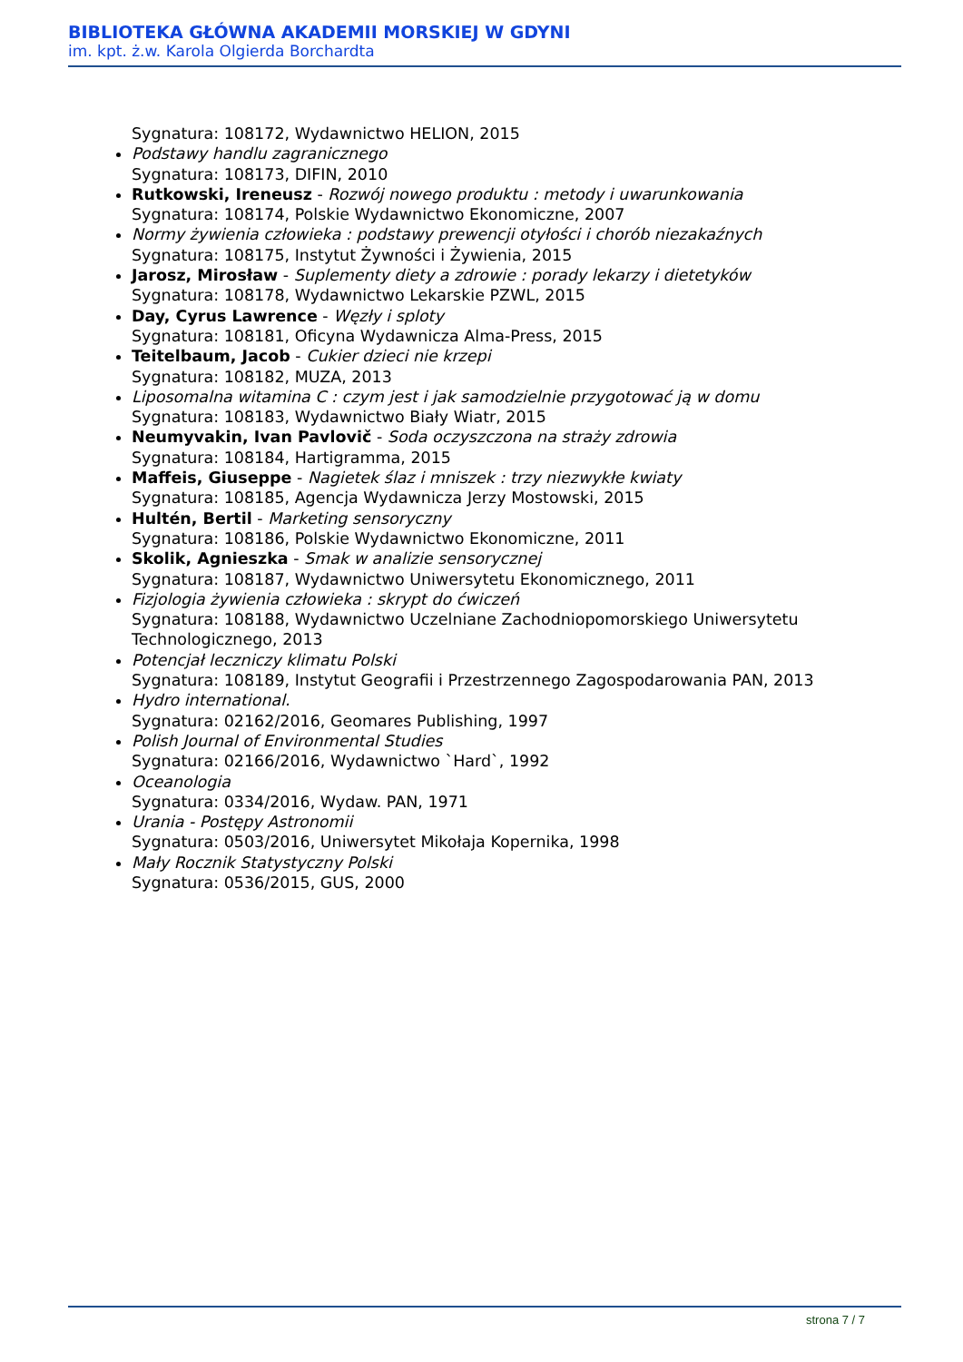BIBLIOTEKA GŁÓWNA AKADEMII MORSKIEJ W GDYNI
im. kpt. ż.w. Karola Olgierda Borchardta
Sygnatura: 108172, Wydawnictwo HELION, 2015
Podstawy handlu zagranicznego
Sygnatura: 108173, DIFIN, 2010
Rutkowski, Ireneusz - Rozwój nowego produktu : metody i uwarunkowania
Sygnatura: 108174, Polskie Wydawnictwo Ekonomiczne, 2007
Normy żywienia człowieka : podstawy prewencji otyłości i chorób niezakaźnych
Sygnatura: 108175, Instytut Żywności i Żywienia, 2015
Jarosz, Mirosław - Suplementy diety a zdrowie : porady lekarzy i dietetyków
Sygnatura: 108178, Wydawnictwo Lekarskie PZWL, 2015
Day, Cyrus Lawrence - Węzły i sploty
Sygnatura: 108181, Oficyna Wydawnicza Alma-Press, 2015
Teitelbaum, Jacob - Cukier dzieci nie krzepi
Sygnatura: 108182, MUZA, 2013
Liposomalna witamina C : czym jest i jak samodzielnie przygotować ją w domu
Sygnatura: 108183, Wydawnictwo Biały Wiatr, 2015
Neumyvakin, Ivan Pavlovič - Soda oczyszczona na straży zdrowia
Sygnatura: 108184, Hartigramma, 2015
Maffeis, Giuseppe - Nagietek ślaz i mniszek : trzy niezwykłe kwiaty
Sygnatura: 108185, Agencja Wydawnicza Jerzy Mostowski, 2015
Hultén, Bertil - Marketing sensoryczny
Sygnatura: 108186, Polskie Wydawnictwo Ekonomiczne, 2011
Skolik, Agnieszka - Smak w analizie sensorycznej
Sygnatura: 108187, Wydawnictwo Uniwersytetu Ekonomicznego, 2011
Fizjologia żywienia człowieka : skrypt do ćwiczeń
Sygnatura: 108188, Wydawnictwo Uczelniane Zachodniopomorskiego Uniwersytetu Technologicznego, 2013
Potencjał leczniczy klimatu Polski
Sygnatura: 108189, Instytut Geografii i Przestrzennego Zagospodarowania PAN, 2013
Hydro international.
Sygnatura: 02162/2016, Geomares Publishing, 1997
Polish Journal of Environmental Studies
Sygnatura: 02166/2016, Wydawnictwo `Hard`, 1992
Oceanologia
Sygnatura: 0334/2016, Wydaw. PAN, 1971
Urania - Postępy Astronomii
Sygnatura: 0503/2016, Uniwersytet Mikołaja Kopernika, 1998
Mały Rocznik Statystyczny Polski
Sygnatura: 0536/2015, GUS, 2000
strona 7 / 7